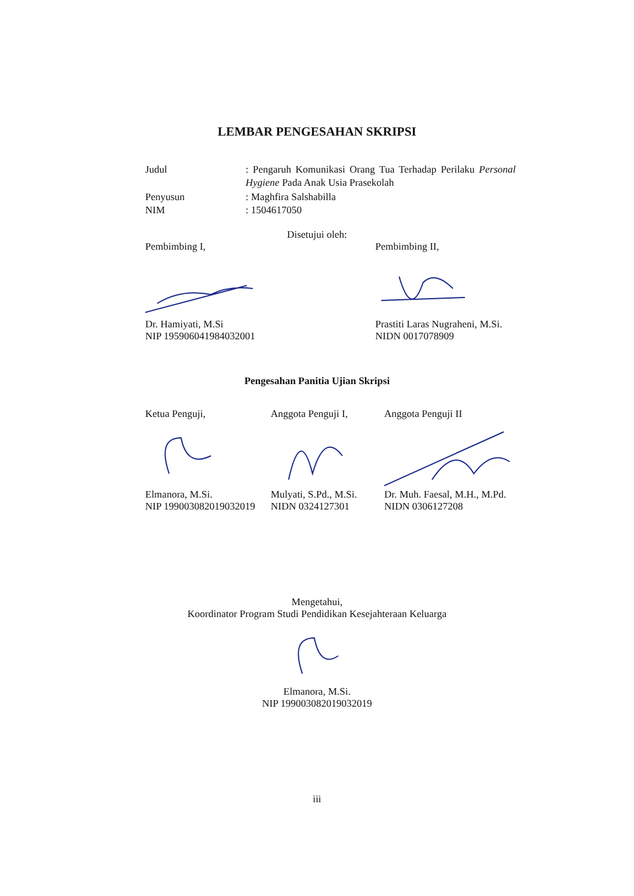LEMBAR PENGESAHAN SKRIPSI
Judul : Pengaruh Komunikasi Orang Tua Terhadap Perilaku Personal Hygiene Pada Anak Usia Prasekolah
Penyusun : Maghfira Salshabilla
NIM : 1504617050
Disetujui oleh:
Pembimbing I,
Dr. Hamiyati, M.Si
NIP 195906041984032001
Pembimbing II,
Prastiti Laras Nugraheni, M.Si.
NIDN 0017078909
Pengesahan Panitia Ujian Skripsi
Ketua Penguji,
Elmanora, M.Si.
NIP 199003082019032019
Anggota Penguji I,
Mulyati, S.Pd., M.Si.
NIDN 0324127301
Anggota Penguji II
Dr. Muh. Faesal, M.H., M.Pd.
NIDN 0306127208
Mengetahui,
Koordinator Program Studi Pendidikan Kesejahteraan Keluarga
Elmanora, M.Si.
NIP 199003082019032019
iii